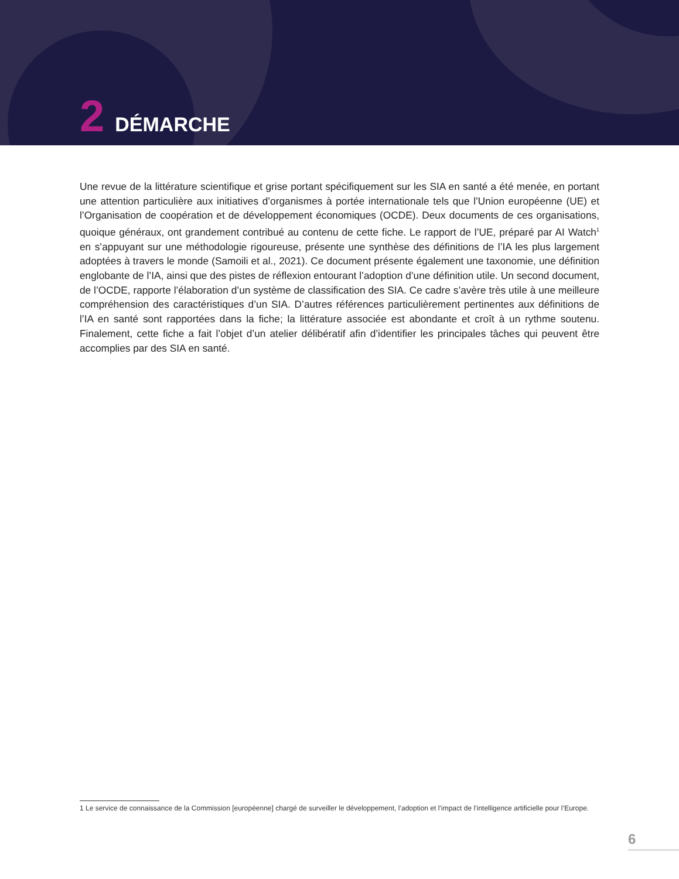2 DÉMARCHE
Une revue de la littérature scientifique et grise portant spécifiquement sur les SIA en santé a été menée, en portant une attention particulière aux initiatives d’organismes à portée internationale tels que l’Union européenne (UE) et l’Organisation de coopération et de développement économiques (OCDE). Deux documents de ces organisations, quoique généraux, ont grandement contribué au contenu de cette fiche. Le rapport de l’UE, préparé par AI Watch<sup>1</sup> en s’appuyant sur une méthodologie rigoureuse, présente une synthèse des définitions de l’IA les plus largement adoptées à travers le monde (Samoili et al., 2021). Ce document présente également une taxonomie, une définition englobante de l’IA, ainsi que des pistes de réflexion entourant l’adoption d’une définition utile. Un second document, de l’OCDE, rapporte l’élaboration d’un système de classification des SIA. Ce cadre s’avère très utile à une meilleure compréhension des caractéristiques d’un SIA. D’autres références particulièrement pertinentes aux définitions de l’IA en santé sont rapportées dans la fiche; la littérature associée est abondante et croît à un rythme soutenu. Finalement, cette fiche a fait l’objet d’un atelier délibératif afin d’identifier les principales tâches qui peuvent être accomplies par des SIA en santé.
1 Le service de connaissance de la Commission [européenne] chargé de surveiller le développement, l’adoption et l’impact de l’intelligence artificielle pour l’Europe.
6